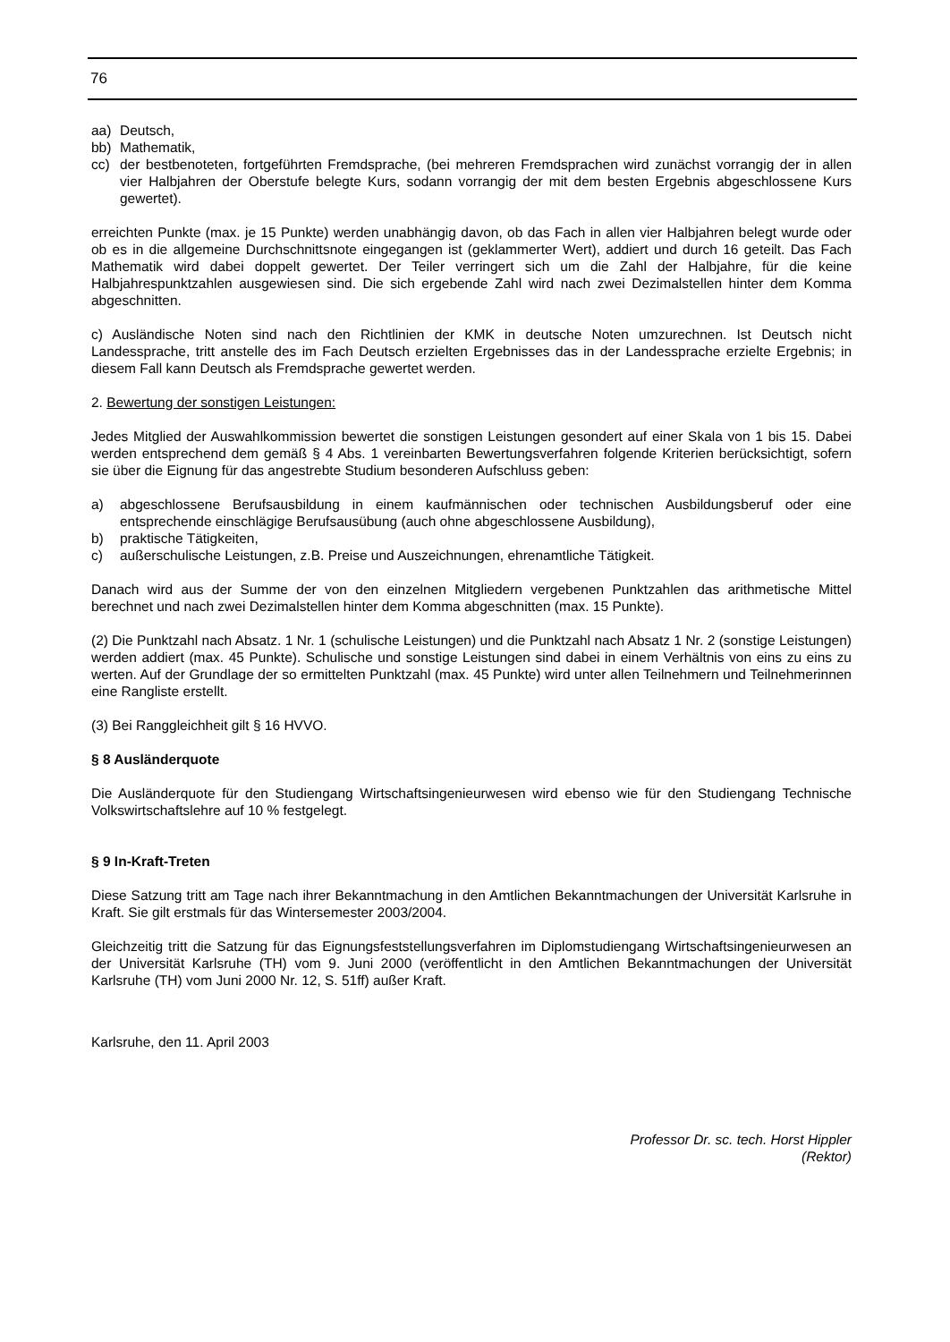76
aa) Deutsch,
bb) Mathematik,
cc) der bestbenoteten, fortgeführten Fremdsprache, (bei mehreren Fremdsprachen wird zunächst vorrangig der in allen vier Halbjahren der Oberstufe belegte Kurs, sodann vorrangig der mit dem besten Ergebnis abgeschlossene Kurs gewertet).
erreichten Punkte (max. je 15 Punkte) werden unabhängig davon, ob das Fach in allen vier Halbjahren belegt wurde oder ob es in die allgemeine Durchschnittsnote eingegangen ist (geklammerter Wert), addiert und durch 16 geteilt. Das Fach Mathematik wird dabei doppelt gewertet. Der Teiler verringert sich um die Zahl der Halbjahre, für die keine Halbjahrespunktzahlen ausgewiesen sind. Die sich ergebende Zahl wird nach zwei Dezimalstellen hinter dem Komma abgeschnitten.
c) Ausländische Noten sind nach den Richtlinien der KMK in deutsche Noten umzurechnen. Ist Deutsch nicht Landessprache, tritt anstelle des im Fach Deutsch erzielten Ergebnisses das in der Landessprache erzielte Ergebnis; in diesem Fall kann Deutsch als Fremdsprache gewertet werden.
2. Bewertung der sonstigen Leistungen:
Jedes Mitglied der Auswahlkommission bewertet die sonstigen Leistungen gesondert auf einer Skala von 1 bis 15. Dabei werden entsprechend dem gemäß § 4 Abs. 1 vereinbarten Bewertungsverfahren folgende Kriterien berücksichtigt, sofern sie über die Eignung für das angestrebte Studium besonderen Aufschluss geben:
a) abgeschlossene Berufsausbildung in einem kaufmännischen oder technischen Ausbildungsberuf oder eine entsprechende einschlägige Berufsausübung (auch ohne abgeschlossene Ausbildung),
b) praktische Tätigkeiten,
c) außerschulische Leistungen, z.B. Preise und Auszeichnungen, ehrenamtliche Tätigkeit.
Danach wird aus der Summe der von den einzelnen Mitgliedern vergebenen Punktzahlen das arithmetische Mittel berechnet und nach zwei Dezimalstellen hinter dem Komma abgeschnitten (max. 15 Punkte).
(2) Die Punktzahl nach Absatz. 1 Nr. 1 (schulische Leistungen) und die Punktzahl nach Absatz 1 Nr. 2 (sonstige Leistungen) werden addiert (max. 45 Punkte). Schulische und sonstige Leistungen sind dabei in einem Verhältnis von eins zu eins zu werten. Auf der Grundlage der so ermittelten Punktzahl (max. 45 Punkte) wird unter allen Teilnehmern und Teilnehmerinnen eine Rangliste erstellt.
(3) Bei Ranggleichheit gilt § 16 HVVO.
§ 8 Ausländerquote
Die Ausländerquote für den Studiengang Wirtschaftsingenieurwesen wird ebenso wie für den Studiengang Technische Volkswirtschaftslehre auf 10 % festgelegt.
§ 9 In-Kraft-Treten
Diese Satzung tritt am Tage nach ihrer Bekanntmachung in den Amtlichen Bekanntmachungen der Universität Karlsruhe in Kraft. Sie gilt erstmals für das Wintersemester 2003/2004.
Gleichzeitig tritt die Satzung für das Eignungsfeststellungsverfahren im Diplomstudiengang Wirtschaftsingenieurwesen an der Universität Karlsruhe (TH) vom 9. Juni 2000 (veröffentlicht in den Amtlichen Bekanntmachungen der Universität Karlsruhe (TH) vom Juni 2000 Nr. 12, S. 51ff) außer Kraft.
Karlsruhe, den 11. April 2003
Professor Dr. sc. tech. Horst Hippler
(Rektor)